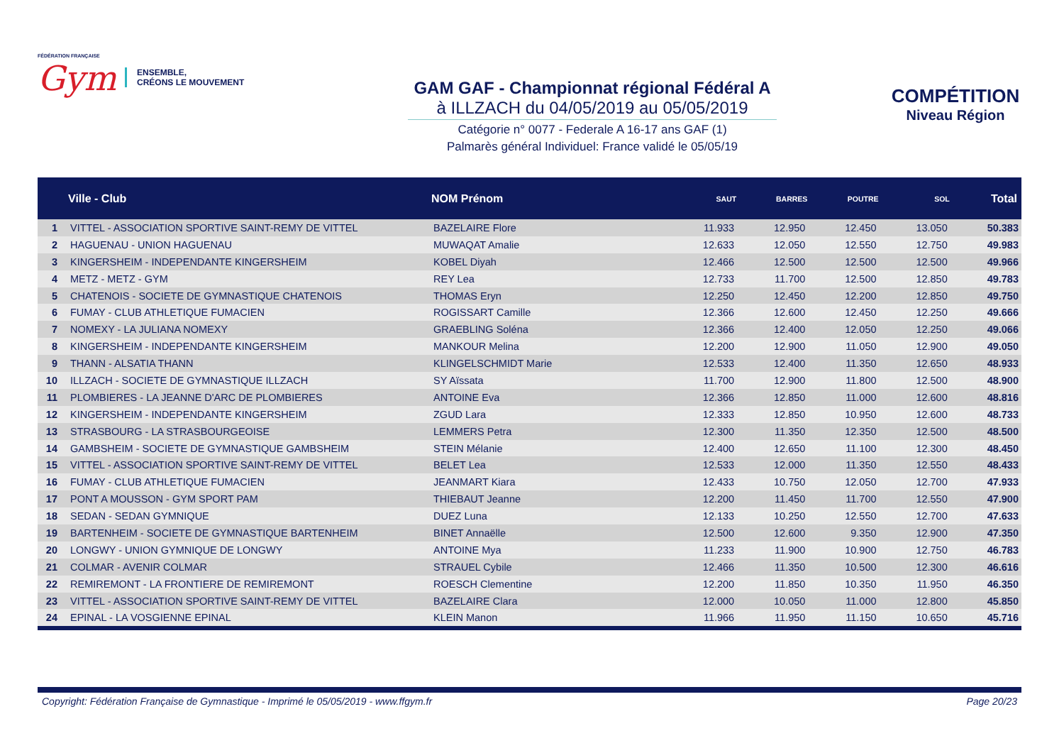FÉDÉRATION FRANÇAISE
Gym
ENSEMBLE,
CRÉONS LE MOUVEMENT
GAM GAF - Championnat régional Fédéral A
à ILLZACH du 04/05/2019 au 05/05/2019
Catégorie n° 0077 - Federale A 16-17 ans GAF (1)
Palmarès général Individuel: France validé le 05/05/19
COMPÉTITION
Niveau Région
| | Ville - Club | NOM Prénom | SAUT | BARRES | POUTRE | SOL | Total |
| --- | --- | --- | --- | --- | --- | --- | --- |
| 1 | VITTEL - ASSOCIATION SPORTIVE SAINT-REMY DE VITTEL | BAZELAIRE Flore | 11.933 | 12.950 | 12.450 | 13.050 | 50.383 |
| 2 | HAGUENAU - UNION HAGUENAU | MUWAQAT Amalie | 12.633 | 12.050 | 12.550 | 12.750 | 49.983 |
| 3 | KINGERSHEIM - INDEPENDANTE KINGERSHEIM | KOBEL Diyah | 12.466 | 12.500 | 12.500 | 12.500 | 49.966 |
| 4 | METZ - METZ - GYM | REY Lea | 12.733 | 11.700 | 12.500 | 12.850 | 49.783 |
| 5 | CHATENOIS - SOCIETE DE GYMNASTIQUE CHATENOIS | THOMAS Eryn | 12.250 | 12.450 | 12.200 | 12.850 | 49.750 |
| 6 | FUMAY - CLUB ATHLETIQUE FUMACIEN | ROGISSART Camille | 12.366 | 12.600 | 12.450 | 12.250 | 49.666 |
| 7 | NOMEXY - LA JULIANA NOMEXY | GRAEBLING Soléna | 12.366 | 12.400 | 12.050 | 12.250 | 49.066 |
| 8 | KINGERSHEIM - INDEPENDANTE KINGERSHEIM | MANKOUR Melina | 12.200 | 12.900 | 11.050 | 12.900 | 49.050 |
| 9 | THANN - ALSATIA THANN | KLINGELSCHMIDT Marie | 12.533 | 12.400 | 11.350 | 12.650 | 48.933 |
| 10 | ILLZACH - SOCIETE DE GYMNASTIQUE ILLZACH | SY Aïssata | 11.700 | 12.900 | 11.800 | 12.500 | 48.900 |
| 11 | PLOMBIERES - LA JEANNE D'ARC DE PLOMBIERES | ANTOINE Eva | 12.366 | 12.850 | 11.000 | 12.600 | 48.816 |
| 12 | KINGERSHEIM - INDEPENDANTE KINGERSHEIM | ZGUD Lara | 12.333 | 12.850 | 10.950 | 12.600 | 48.733 |
| 13 | STRASBOURG - LA STRASBOURGEOISE | LEMMERS Petra | 12.300 | 11.350 | 12.350 | 12.500 | 48.500 |
| 14 | GAMBSHEIM - SOCIETE DE GYMNASTIQUE GAMBSHEIM | STEIN Mélanie | 12.400 | 12.650 | 11.100 | 12.300 | 48.450 |
| 15 | VITTEL - ASSOCIATION SPORTIVE SAINT-REMY DE VITTEL | BELET Lea | 12.533 | 12.000 | 11.350 | 12.550 | 48.433 |
| 16 | FUMAY - CLUB ATHLETIQUE FUMACIEN | JEANMART Kiara | 12.433 | 10.750 | 12.050 | 12.700 | 47.933 |
| 17 | PONT A MOUSSON - GYM SPORT PAM | THIEBAUT Jeanne | 12.200 | 11.450 | 11.700 | 12.550 | 47.900 |
| 18 | SEDAN - SEDAN GYMNIQUE | DUEZ Luna | 12.133 | 10.250 | 12.550 | 12.700 | 47.633 |
| 19 | BARTENHEIM - SOCIETE DE GYMNASTIQUE BARTENHEIM | BINET Annaëlle | 12.500 | 12.600 | 9.350 | 12.900 | 47.350 |
| 20 | LONGWY - UNION GYMNIQUE DE LONGWY | ANTOINE Mya | 11.233 | 11.900 | 10.900 | 12.750 | 46.783 |
| 21 | COLMAR - AVENIR COLMAR | STRAUEL Cybile | 12.466 | 11.350 | 10.500 | 12.300 | 46.616 |
| 22 | REMIREMONT - LA FRONTIERE DE REMIREMONT | ROESCH Clementine | 12.200 | 11.850 | 10.350 | 11.950 | 46.350 |
| 23 | VITTEL - ASSOCIATION SPORTIVE SAINT-REMY DE VITTEL | BAZELAIRE Clara | 12.000 | 10.050 | 11.000 | 12.800 | 45.850 |
| 24 | EPINAL - LA VOSGIENNE EPINAL | KLEIN Manon | 11.966 | 11.950 | 11.150 | 10.650 | 45.716 |
Copyright: Fédération Française de Gymnastique - Imprimé le 05/05/2019 - www.ffgym.fr Page 20/23